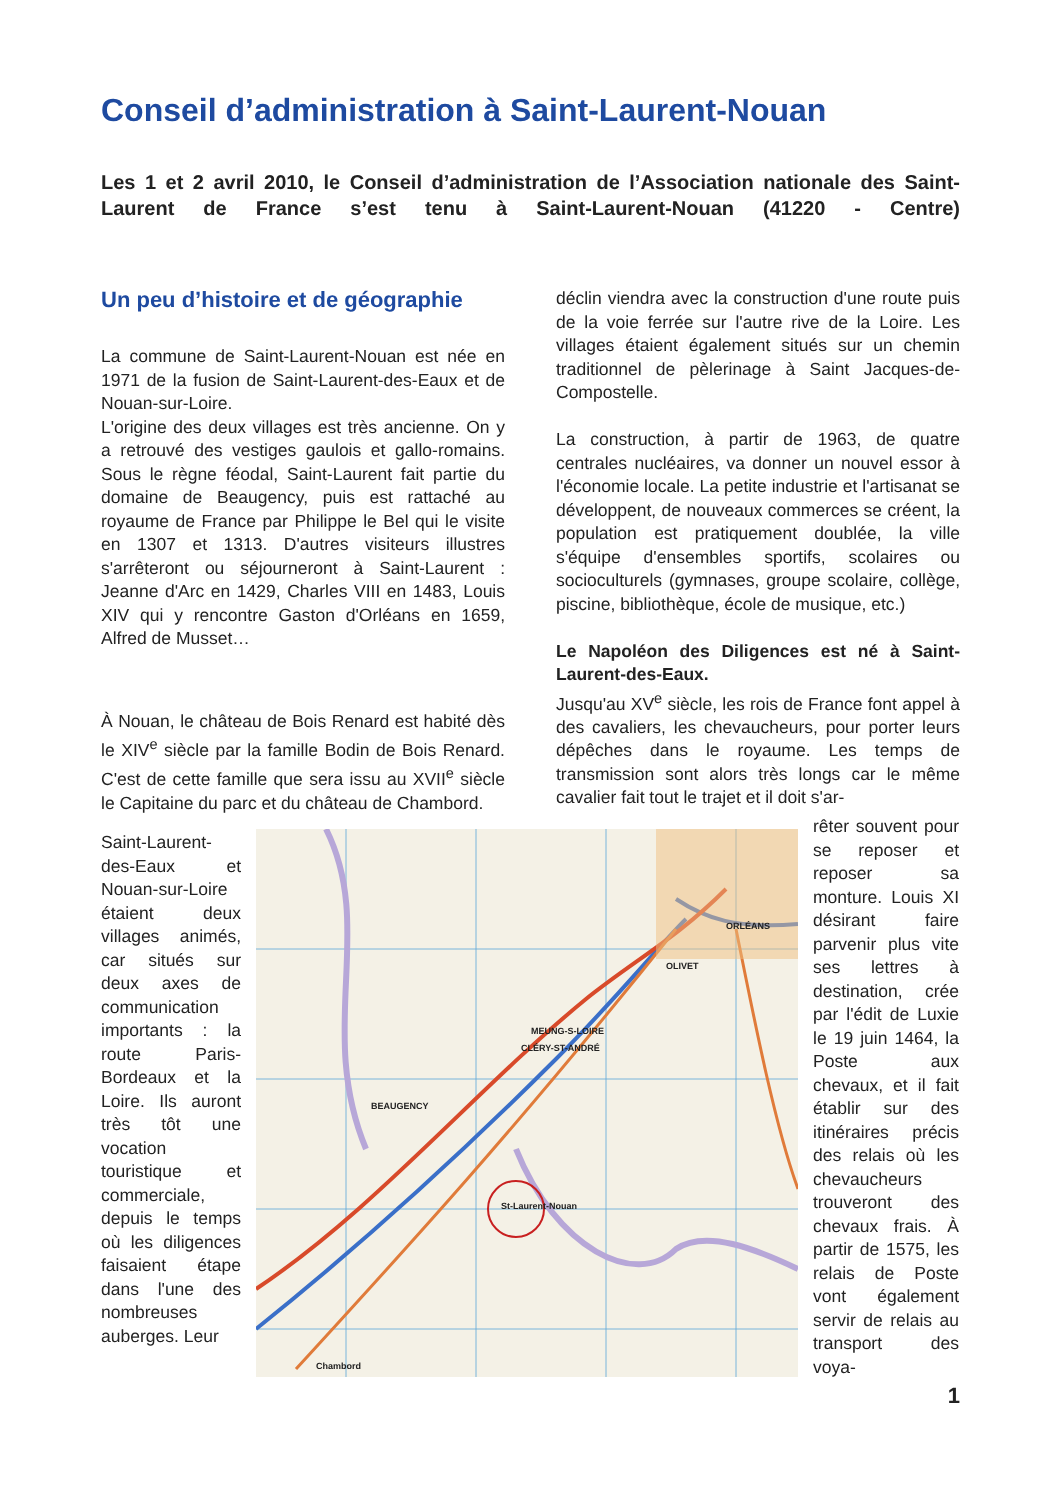Conseil d’administration à Saint-Laurent-Nouan
Les 1 et 2 avril 2010, le Conseil d’administration de l’Association nationale des Saint-Laurent de France s’est tenu à Saint-Laurent-Nouan (41220 - Centre)
Un peu d’histoire et de géographie
La commune de Saint-Laurent-Nouan est née en 1971 de la fusion de Saint-Laurent-des-Eaux et de Nouan-sur-Loire.
L'origine des deux villages est très ancienne. On y a retrouvé des vestiges gaulois et gallo-romains. Sous le règne féodal, Saint-Laurent fait partie du domaine de Beaugency, puis est rattaché au royaume de France par Philippe le Bel qui le visite en 1307 et 1313. D'autres visiteurs illustres s'arrêteront ou séjourneront à Saint-Laurent : Jeanne d'Arc en 1429, Charles VIII en 1483, Louis XIV qui y rencontre Gaston d'Orléans en 1659, Alfred de Musset…
À Nouan, le château de Bois Renard est habité dès le XIV<sup>e</sup> siècle par la famille Bodin de Bois Renard. C'est de cette famille que sera issu au XVII<sup>e</sup> siècle le Capitaine du parc et du château de Chambord.
déclin viendra avec la construction d'une route puis de la voie ferrée sur l'autre rive de la Loire. Les villages étaient également situés sur un chemin traditionnel de pèlerinage à Saint Jacques-de-Compostelle.
La construction, à partir de 1963, de quatre centrales nucléaires, va donner un nouvel essor à l'économie locale. La petite industrie et l'artisanat se développent, de nouveaux commerces se créent, la population est pratiquement doublée, la ville s'équipe d'ensembles sportifs, scolaires ou socioculturels (gymnases, groupe scolaire, collège, piscine, bibliothèque, école de musique, etc.)
Le Napoléon des Diligences est né à Saint-Laurent-des-Eaux.
Jusqu'au XV<sup>e</sup> siècle, les rois de France font appel à des cavaliers, les chevaucheurs, pour porter leurs dépêches dans le royaume. Les temps de transmission sont alors très longs car le même cavalier fait tout le trajet et il doit s'ar-
Saint-Laurent-des-Eaux et Nouan-sur-Loire étaient deux villages animés, car situés sur deux axes de communication importants : la route Paris-Bordeaux et la Loire. Ils auront très tôt une vocation touristique et commerciale, depuis le temps où les diligences faisaient étape dans l'une des nombreuses auberges. Leur
ORLÉANS
OLIVET
MEUNG-S-LOIRE
CLÉRY-ST-ANDRÉ
BEAUGENCY
St-Laurent-Nouan
Chambord
rêter souvent pour se reposer et reposer sa monture. Louis XI désirant faire parvenir plus vite ses lettres à destination, crée par l'édit de Luxie le 19 juin 1464, la Poste aux chevaux, et il fait établir sur des itinéraires précis des relais où les chevaucheurs trouveront des chevaux frais. À partir de 1575, les relais de Poste vont également servir de relais au transport des voya-
1